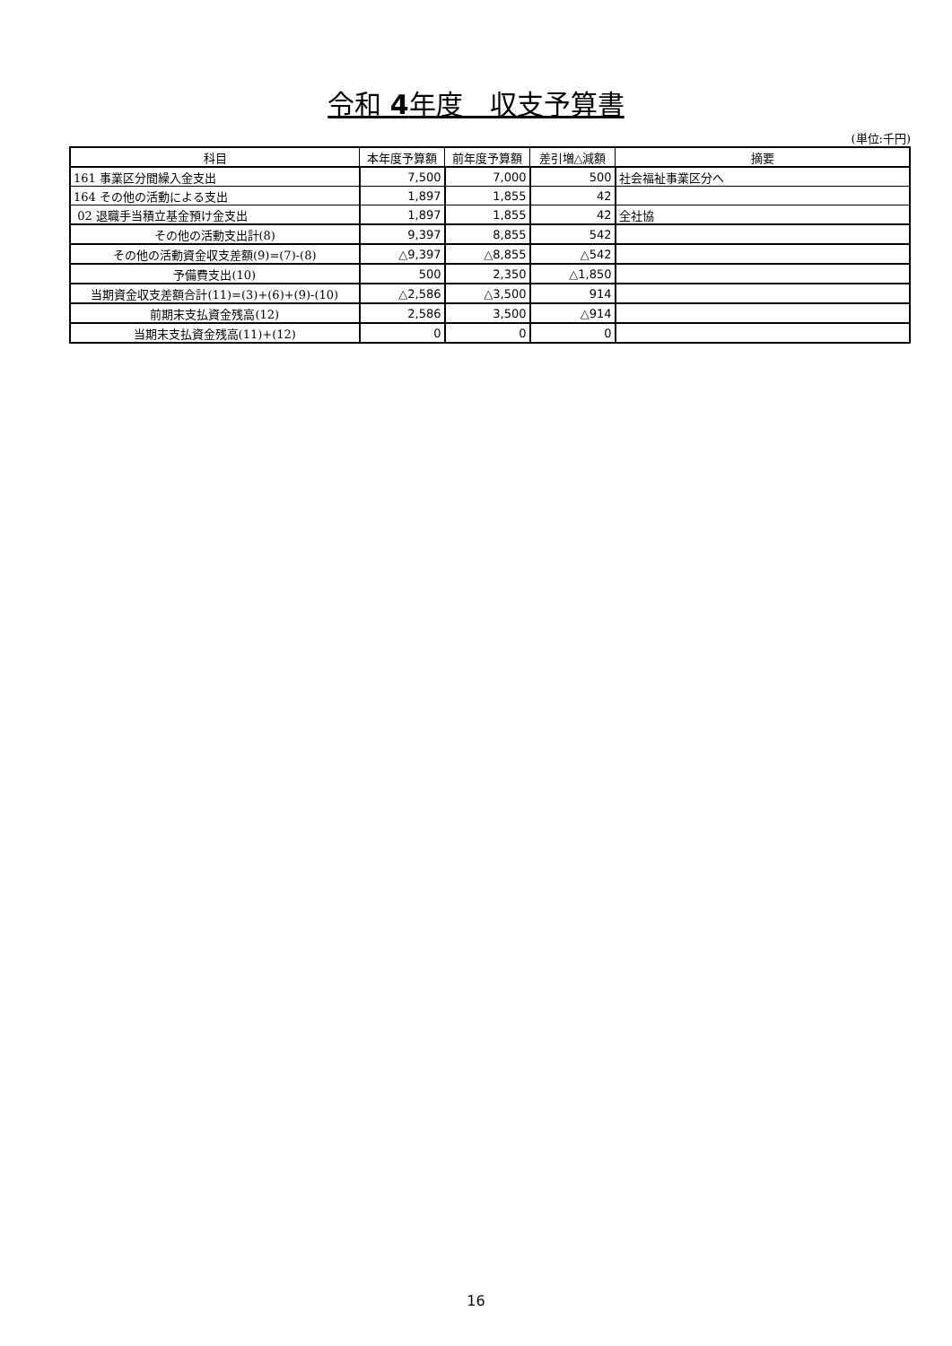令和 4年度　収支予算書
(単位:千円)
| 科目 | 本年度予算額 | 前年度予算額 | 差引増△減額 | 摘要 |
| --- | --- | --- | --- | --- |
| 161 事業区分間繰入金支出 | 7,500 | 7,000 | 500 | 社会福祉事業区分へ |
| 164 その他の活動による支出 | 1,897 | 1,855 | 42 | |
| 02 退職手当積立基金預け金支出 | 1,897 | 1,855 | 42 | 全社協 |
| その他の活動支出計(8) | 9,397 | 8,855 | 542 | |
| その他の活動資金収支差額(9)=(7)-(8) | △9,397 | △8,855 | △542 | |
| 予備費支出(10) | 500 | 2,350 | △1,850 | |
| 当期資金収支差額合計(11)=(3)+(6)+(9)-(10) | △2,586 | △3,500 | 914 | |
| 前期末支払資金残高(12) | 2,586 | 3,500 | △914 | |
| 当期末支払資金残高(11)+(12) | 0 | 0 | 0 | |
16